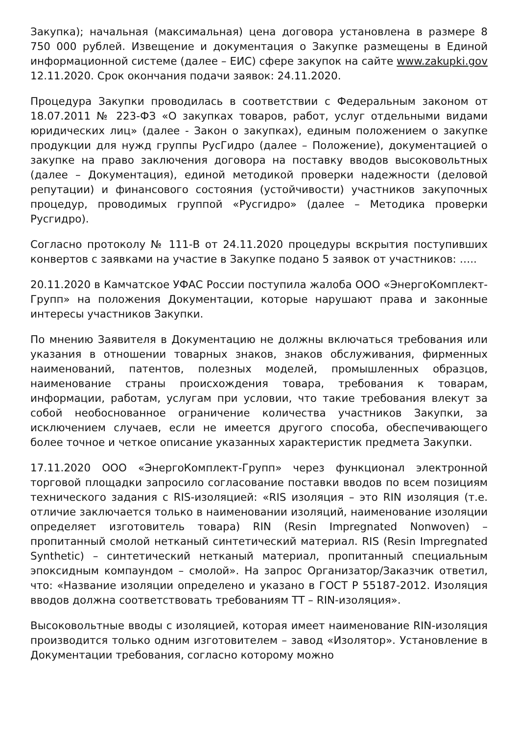Закупка); начальная (максимальная) цена договора установлена в размере 8 750 000 рублей. Извещение и документация о Закупке размещены в Единой информационной системе (далее – ЕИС) сфере закупок на сайте www.zakupki.gov 12.11.2020. Срок окончания подачи заявок: 24.11.2020.
Процедура Закупки проводилась в соответствии с Федеральным законом от 18.07.2011 № 223-ФЗ «О закупках товаров, работ, услуг отдельными видами юридических лиц» (далее - Закон о закупках), единым положением о закупке продукции для нужд группы РусГидро (далее – Положение), документацией о закупке на право заключения договора на поставку вводов высоковольтных (далее – Документация), единой методикой проверки надежности (деловой репутации) и финансового состояния (устойчивости) участников закупочных процедур, проводимых группой «Русгидро» (далее – Методика проверки Русгидро).
Согласно протоколу № 111-В от 24.11.2020 процедуры вскрытия поступивших конвертов с заявками на участие в Закупке подано 5 заявок от участников: …..
20.11.2020 в Камчатское УФАС России поступила жалоба ООО «ЭнергоКомплект-Групп» на положения Документации, которые нарушают права и законные интересы участников Закупки.
По мнению Заявителя в Документацию не должны включаться требования или указания в отношении товарных знаков, знаков обслуживания, фирменных наименований, патентов, полезных моделей, промышленных образцов, наименование страны происхождения товара, требования к товарам, информации, работам, услугам при условии, что такие требования влекут за собой необоснованное ограничение количества участников Закупки, за исключением случаев, если не имеется другого способа, обеспечивающего более точное и четкое описание указанных характеристик предмета Закупки.
17.11.2020 ООО «ЭнергоКомплект-Групп» через функционал электронной торговой площадки запросило согласование поставки вводов по всем позициям технического задания с RIS-изоляцией: «RIS изоляция – это RIN изоляция (т.е. отличие заключается только в наименовании изоляций, наименование изоляции определяет изготовитель товара) RIN (Resin Impregnated Nonwoven) – пропитанный смолой нетканый синтетический материал. RIS (Resin Impregnated Synthetic) – синтетический нетканый материал, пропитанный специальным эпоксидным компаундом – смолой». На запрос Организатор/Заказчик ответил, что: «Название изоляции определено и указано в ГОСТ Р 55187-2012. Изоляция вводов должна соответствовать требованиям ТТ – RIN-изоляция».
Высоковольтные вводы с изоляцией, которая имеет наименование RIN-изоляция производится только одним изготовителем – завод «Изолятор». Установление в Документации требования, согласно которому можно